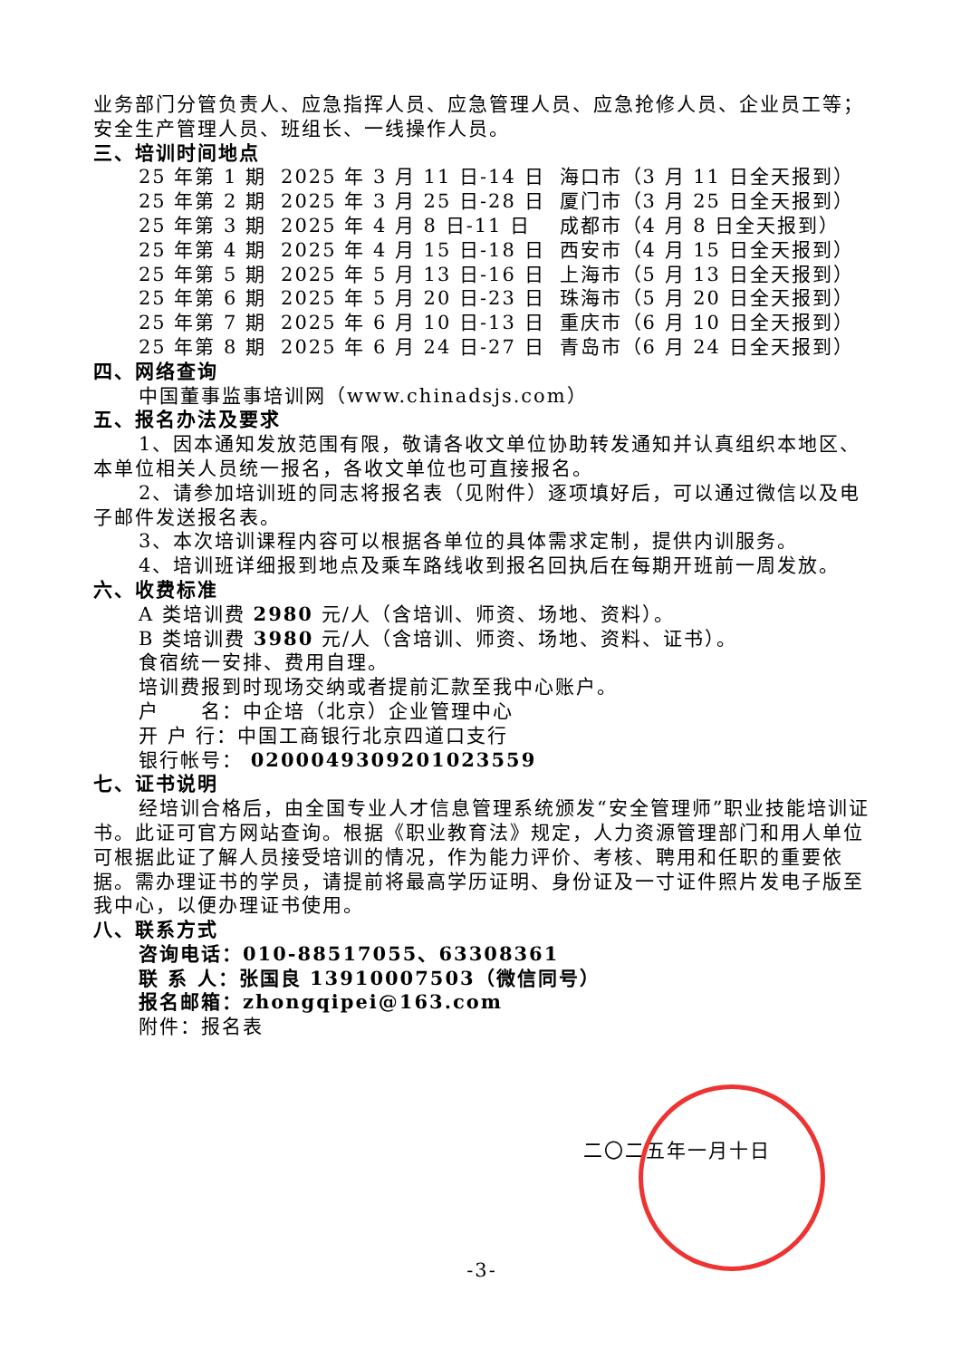业务部门分管负责人、应急指挥人员、应急管理人员、应急抢修人员、企业员工等；安全生产管理人员、班组长、一线操作人员。
三、培训时间地点
| 25 年第 1 期 | 2025 年 3 月 11 日-14 日 | 海口市（3 月 11 日全天报到） |
| 25 年第 2 期 | 2025 年 3 月 25 日-28 日 | 厦门市（3 月 25 日全天报到） |
| 25 年第 3 期 | 2025 年 4 月 8 日-11 日 | 成都市（4 月 8 日全天报到） |
| 25 年第 4 期 | 2025 年 4 月 15 日-18 日 | 西安市（4 月 15 日全天报到） |
| 25 年第 5 期 | 2025 年 5 月 13 日-16 日 | 上海市（5 月 13 日全天报到） |
| 25 年第 6 期 | 2025 年 5 月 20 日-23 日 | 珠海市（5 月 20 日全天报到） |
| 25 年第 7 期 | 2025 年 6 月 10 日-13 日 | 重庆市（6 月 10 日全天报到） |
| 25 年第 8 期 | 2025 年 6 月 24 日-27 日 | 青岛市（6 月 24 日全天报到） |
四、网络查询
中国董事监事培训网（www.chinadsjs.com）
五、报名办法及要求
1、因本通知发放范围有限，敬请各收文单位协助转发通知并认真组织本地区、本单位相关人员统一报名，各收文单位也可直接报名。
2、请参加培训班的同志将报名表（见附件）逐项填好后，可以通过微信以及电子邮件发送报名表。
3、本次培训课程内容可以根据各单位的具体需求定制，提供内训服务。
4、培训班详细报到地点及乘车路线收到报名回执后在每期开班前一周发放。
六、收费标准
A 类培训费 2980 元/人（含培训、师资、场地、资料）。
B 类培训费 3980 元/人（含培训、师资、场地、资料、证书）。
食宿统一安排、费用自理。
培训费报到时现场交纳或者提前汇款至我中心账户。
户　　名：中企培（北京）企业管理中心
开 户 行：中国工商银行北京四道口支行
银行帐号： 0200049309201023559
七、证书说明
经培训合格后，由全国专业人才信息管理系统颁发“安全管理师”职业技能培训证书。此证可官方网站查询。根据《职业教育法》规定，人力资源管理部门和用人单位可根据此证了解人员接受培训的情况，作为能力评价、考核、聘用和任职的重要依据。需办理证书的学员，请提前将最高学历证明、身份证及一寸证件照片发电子版至我中心，以便办理证书使用。
八、联系方式
咨询电话：010-88517055、63308361
联 系 人：张国良 13910007503（微信同号）
报名邮箱：zhongqipei@163.com
附件：报名表
二〇二五年一月十日
-3-